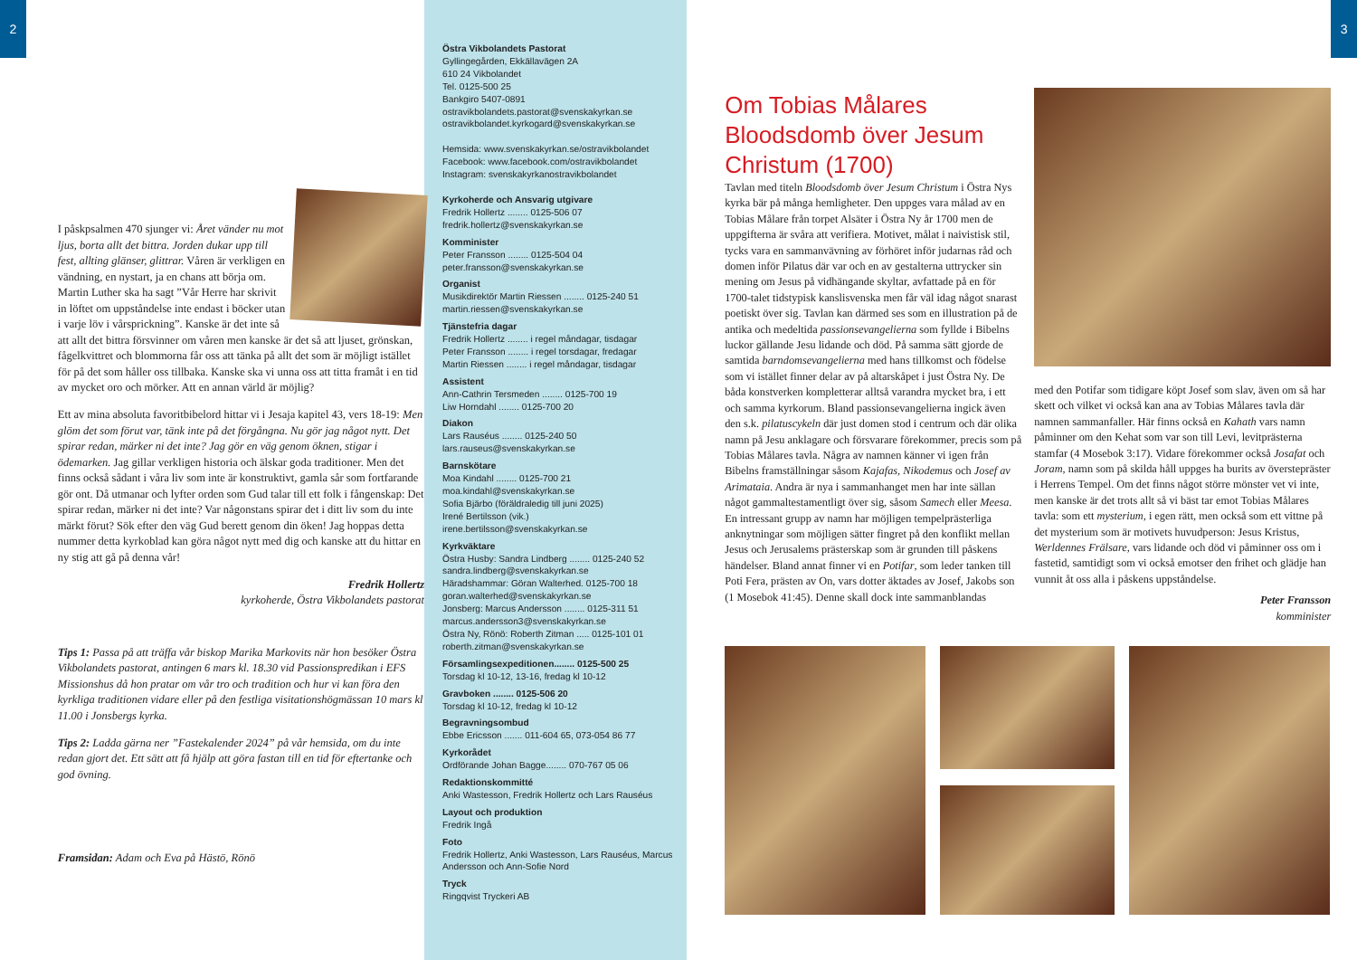2
I påskpsalmen 470 sjunger vi: Året vänder nu mot ljus, borta allt det bittra. Jorden dukar upp till fest, allting glänser, glittrar. Våren är verkligen en vändning, en nystart, ja en chans att börja om. Martin Luther ska ha sagt ”Vår Herre har skrivit in löftet om uppståndelse inte endast i böcker utan i varje löv i vårsprickning”. Kanske är det inte så att allt det bittra försvinner om våren men kanske är det så att ljuset, grönskan, fågelkvittret och blommorna får oss att tänka på allt det som är möjligt istället för på det som håller oss tillbaka. Kanske ska vi unna oss att titta framåt i en tid av mycket oro och mörker. Att en annan värld är möjlig?
Ett av mina absoluta favoritbibelord hittar vi i Jesaja kapitel 43, vers 18-19: Men glöm det som förut var, tänk inte på det förgångna. Nu gör jag något nytt. Det spirar redan, märker ni det inte? Jag gör en väg genom öknen, stigar i ödemarken. Jag gillar verkligen historia och älskar goda traditioner. Men det finns också sådant i våra liv som inte är konstruktivt, gamla sår som fortfarande gör ont. Då utmanar och lyfter orden som Gud talar till ett folk i fångenskap: Det spirar redan, märker ni det inte? Var någonstans spirar det i ditt liv som du inte märkt förut? Sök efter den väg Gud berett genom din öken! Jag hoppas detta nummer detta kyrkoblad kan göra något nytt med dig och kanske att du hittar en ny stig att gå på denna vår!
Fredrik Hollertz
kyrkoherde, Östra Vikbolandets pastorat
Tips 1: Passa på att träffa vår biskop Marika Markovits när hon besöker Östra Vikbolandets pastorat, antingen 6 mars kl. 18.30 vid Passionspredikan i EFS Missionshus då hon pratar om vår tro och tradition och hur vi kan föra den kyrkliga traditionen vidare eller på den festliga visitationshögmässan 10 mars kl 11.00 i Jonsbergs kyrka.
Tips 2: Ladda gärna ner ”Fastekalender 2024” på vår hemsida, om du inte redan gjort det. Ett sätt att få hjälp att göra fastan till en tid för eftertanke och god övning.
Framsidan: Adam och Eva på Hästö, Rönö
Östra Vikbolandets Pastorat
Gyllingegården, Ekkällavägen 2A
610 24 Vikbolandet
Tel. 0125-500 25
Bankgiro 5407-0891
ostravikbolandets.pastorat@svenskakyrkan.se
ostravikbolandet.kyrkogard@svenskakyrkan.se
Hemsida: www.svenskakyrkan.se/ostravikbolandet
Facebook: www.facebook.com/ostravikbolandet
Instagram: svenskakyrkanostravikbolandet
Kyrkoherde och Ansvarig utgivare
Fredrik Hollertz ........ 0125-506 07
fredrik.hollertz@svenskakyrkan.se
Komminister
Peter Fransson ........ 0125-504 04
peter.fransson@svenskakyrkan.se
Organist
Musikdirektör Martin Riessen ........ 0125-240 51
martin.riessen@svenskakyrkan.se
Tjänstefria dagar
Fredrik Hollertz ........ i regel måndagar, tisdagar
Peter Fransson ........ i regel torsdagar, fredagar
Martin Riessen ........ i regel måndagar, tisdagar
Assistent
Ann-Cathrin Tersmeden ........ 0125-700 19
Liw Horndahl ........ 0125-700 20
Diakon
Lars Rauséus ........ 0125-240 50
lars.rauseus@svenskakyrkan.se
Barnskötare
Moa Kindahl ........ 0125-700 21
moa.kindahl@svenskakyrkan.se
Sofia Bjärbo (föräldraledig till juni 2025)
Irené Bertilsson (vik.)
irene.bertilsson@svenskakyrkan.se
Kyrkväktare
Östra Husby: Sandra Lindberg ........ 0125-240 52
sandra.lindberg@svenskakyrkan.se
Häradshammar: Göran Walterhed. 0125-700 18
goran.walterhed@svenskakyrkan.se
Jonsberg: Marcus Andersson ........ 0125-311 51
marcus.andersson3@svenskakyrkan.se
Östra Ny, Rönö: Roberth Zitman ..... 0125-101 01
roberth.zitman@svenskakyrkan.se
Församlingsexpeditionen........ 0125-500 25
Torsdag kl 10-12, 13-16, fredag kl 10-12
Gravboken ........ 0125-506 20
Torsdag kl 10-12, fredag kl 10-12
Begravningsombud
Ebbe Ericsson ....... 011-604 65, 073-054 86 77
Kyrkorådet
Ordförande Johan Bagge........ 070-767 05 06
Redaktionskommitté
Anki Wastesson, Fredrik Hollertz och Lars Rauséus
Layout och produktion
Fredrik Ingå
Foto
Fredrik Hollertz, Anki Wastesson, Lars Rauséus, Marcus Andersson och Ann-Sofie Nord
Tryck
Ringqvist Tryckeri AB
Om Tobias Målares Bloodsdomb över Jesum Christum (1700)
Tavlan med titeln Bloodsdomb över Jesum Christum i Östra Nys kyrka bär på många hemligheter. Den uppges vara målad av en Tobias Målare från torpet Alsäter i Östra Ny år 1700 men de uppgifterna är svåra att verifiera. Motivet, målat i naivistisk stil, tycks vara en sammanvävning av förhöret inför judarnas råd och domen inför Pilatus där var och en av gestalterna uttrycker sin mening om Jesus på vidhängande skyltar, avfattade på en för 1700-talet tidstypisk kanslisvenska men får väl idag något snarast poetiskt över sig. Tavlan kan därmed ses som en illustration på de antika och medeltida passionsevangelierna som fyllde i Bibelns luckor gällande Jesu lidande och död. På samma sätt gjorde de samtida barndomsevangelierna med hans tillkomst och födelse som vi istället finner delar av på altarskåpet i just Östra Ny. De båda konstverken kompletterar alltså varandra mycket bra, i ett och samma kyrkorum. Bland passionsevangelierna ingick även den s.k. pilatuscykeln där just domen stod i centrum och där olika namn på Jesu anklagare och försvarare förekommer, precis som på Tobias Målares tavla. Några av namnen känner vi igen från Bibelns framställningar såsom Kajafas, Nikodemus och Josef av Arimataia. Andra är nya i sammanhanget men har inte sällan något gammaltestamentligt över sig, såsom Samech eller Meesa. En intressant grupp av namn har möjligen tempelprästerliga anknytningar som möjligen sätter fingret på den konflikt mellan Jesus och Jerusalems prästerskap som är grunden till påskens händelser. Bland annat finner vi en Potifar, som leder tanken till Poti Fera, prästen av On, vars dotter äktades av Josef, Jakobs son (1 Mosebok 41:45). Denne skall dock inte sammanblandas
med den Potifar som tidigare köpt Josef som slav, även om så har skett och vilket vi också kan ana av Tobias Målares tavla där namnen sammanfaller. Här finns också en Kahath vars namn påminner om den Kehat som var son till Levi, levitprästerna stamfar (4 Mosebok 3:17). Vidare förekommer också Josafat och Joram, namn som på skilda håll uppges ha burits av överstepräster i Herrens Tempel. Om det finns något större mönster vet vi inte, men kanske är det trots allt så vi bäst tar emot Tobias Målares tavla: som ett mysterium, i egen rätt, men också som ett vittne på det mysterium som är motivets huvudperson: Jesus Kristus, Werldennes Frälsare, vars lidande och död vi påminner oss om i fastetid, samtidigt som vi också emotser den frihet och glädje han vunnit åt oss alla i påskens uppståndelse.
Peter Fransson
komminister
3